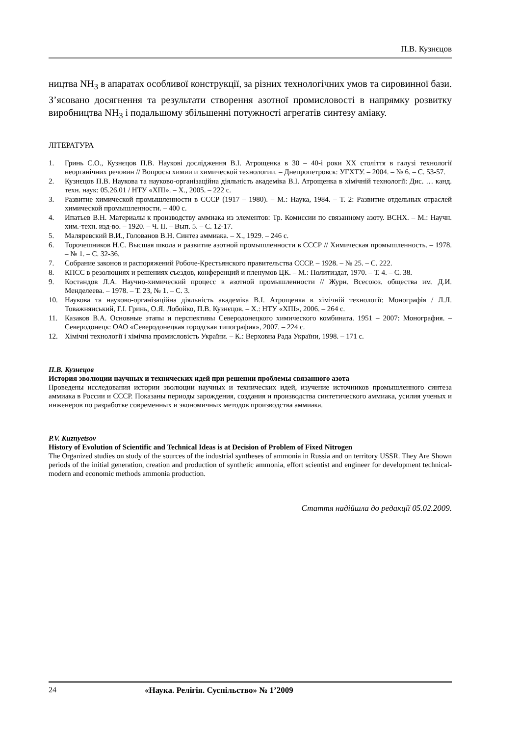П.В. Кузнєцов
ництва NH<sub>3</sub> в апаратах особливої конструкції, за різних технологічних умов та сировинної бази. З’ясовано досягнення та результати створення азотної промисловості в напрямку розвитку виробництва NH<sub>3</sub> і подальшому збільшенні потужності агрегатів синтезу аміаку.
ЛІТЕРАТУРА
1. Гринь С.О., Кузнєцов П.В. Наукові дослідження В.І. Атрощенка в 30 – 40-і роки XX століття в галузі технології неорганічних речовин // Вопросы химии и химической технологии. – Днепропетровск: УГХТУ. – 2004. – № 6. – С. 53-57.
2. Кузнєцов П.В. Наукова та науково-організаційна діяльність академіка В.І. Атрощенка в хімічній технології: Дис. … канд. техн. наук: 05.26.01 / НТУ «ХПІ». – Х., 2005. – 222 с.
3. Развитие химической промышленности в СССР (1917 – 1980). – М.: Наука, 1984. – Т. 2: Развитие отдельных отраслей химической промышленности. – 400 с.
4. Ипатьев В.Н. Материалы к производству аммиака из элементов: Тр. Комиссии по связанному азоту. ВСНХ. – М.: Научн. хим.-техн. изд-во. – 1920. – Ч. II. – Вып. 5. – С. 12-17.
5. Маляревский В.И., Голованов В.Н. Синтез аммиака. – Х., 1929. – 246 с.
6. Торочешников Н.С. Высшая школа и развитие азотной промышленности в СССР // Химическая промышленность. – 1978. – № 1. – С. 32-36.
7. Собрание законов и распоряжений Робоче-Крестьянского правительства СССР. – 1928. – № 25. – С. 222.
8. КПСС в резолюциях и решениях съездов, конференций и пленумов ЦК. – М.: Политиздат, 1970. – Т. 4. – С. 38.
9. Костандов Л.А. Научно-химический процесс в азотной промышленности // Журн. Всесоюз. общества им. Д.И. Менделеева. – 1978. – Т. 23, № 1. – С. 3.
10. Наукова та науково-організаційна діяльність академіка В.І. Атрощенка в хімічній технології: Монографія / Л.Л. Товажнянський, Г.І. Гринь, О.Я. Лобойко, П.В. Кузнєцов. – Х.: НТУ «ХПІ», 2006. – 264 с.
11. Казаков В.А. Основные этапы и перспективы Северодонецкого химического комбината. 1951 – 2007: Монография. – Северодонецк: ОАО «Северодонецкая городская типография», 2007. – 224 с.
12. Хімічні технології і хімічна промисловість України. – К.: Верховна Рада України, 1998. – 171 с.
П.В. Кузнецов
История эволюции научных и технических идей при решении проблемы связанного азота
Проведены исследования истории эволюции научных и технических идей, изучение источников промышленного синтеза аммиака в России и СССР. Показаны периоды зарождения, создания и производства синтетического аммиака, усилия ученых и инженеров по разработке современных и экономичных методов производства аммиака.
P.V. Kuznyetsov
History of Evolution of Scientific and Technical Ideas is at Decision of Problem of Fixed Nitrogen
The Organized studies on study of the sources of the industrial syntheses of ammonia in Russia and on territory USSR. They Are Shown periods of the initial generation, creation and production of synthetic ammonia, effort scientist and engineer for development technical-modern and economic methods ammonia production.
Стаття надійшла до редакції 05.02.2009.
24 «Наука. Релігія. Суспільство» № 1’2009